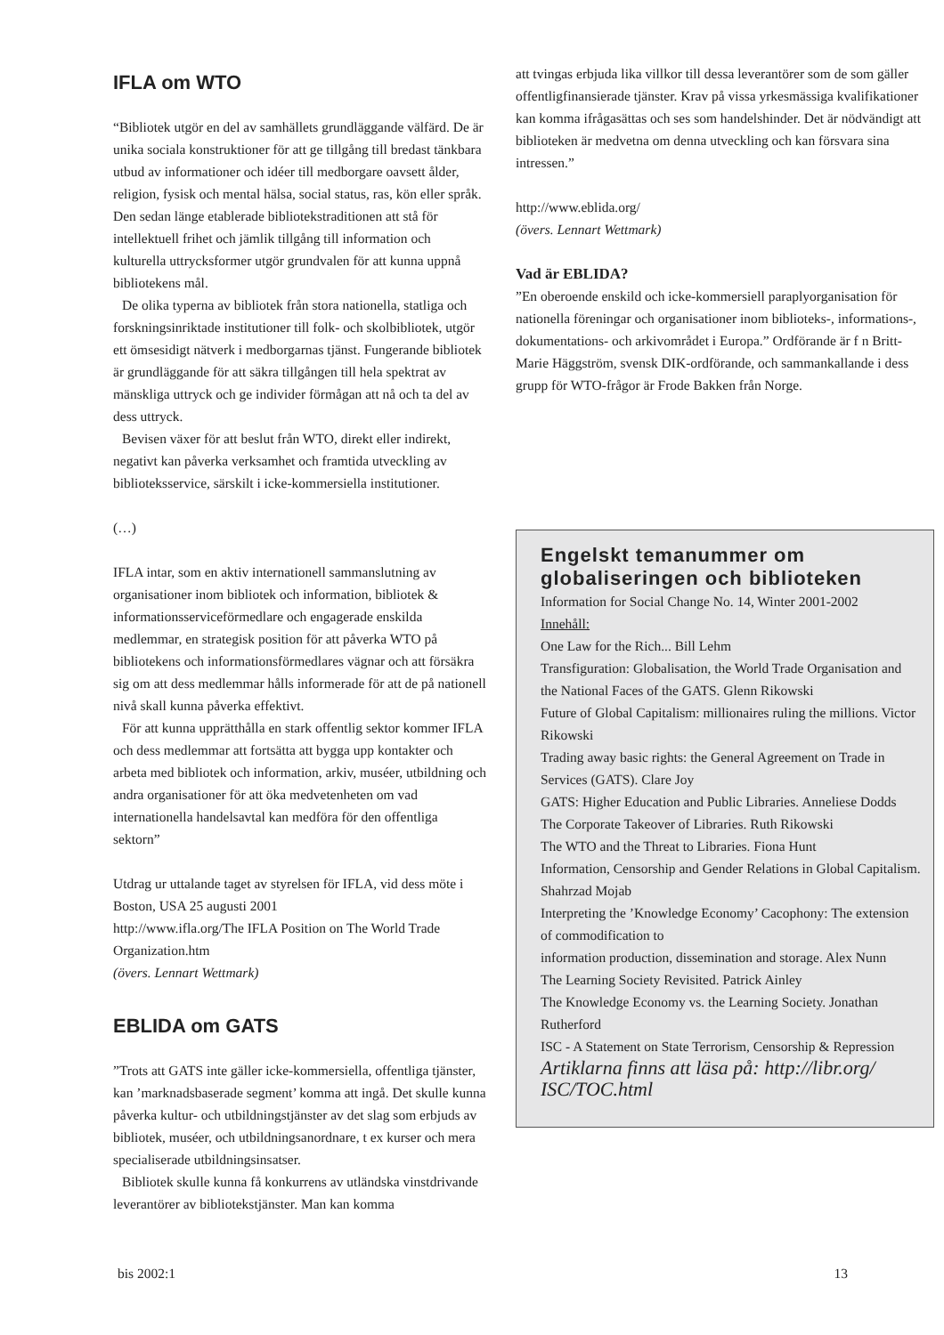IFLA om WTO
“Bibliotek utgör en del av samhällets grundläggande välfärd. De är unika sociala konstruktioner för att ge tillgång till bredast tänkbara utbud av informationer och idéer till medborgare oavsett ålder, religion, fysisk och mental hälsa, social status, ras, kön eller språk. Den sedan länge etablerade bibliotekstraditionen att stå för intellektuell frihet och jämlik tillgång till information och kulturella uttrycksformer utgör grundvalen för att kunna uppnå bibliotekens mål.
De olika typerna av bibliotek från stora nationella, statliga och forskningsinriktade institutioner till folk- och skolbibliotek, utgör ett ömsesidigt nätverk i medborgarnas tjänst. Fungerande bibliotek är grundläggande för att säkra tillgången till hela spektrat av mänskliga uttryck och ge individer förmågan att nå och ta del av dess uttryck.
Bevisen växer för att beslut från WTO, direkt eller indirekt, negativt kan påverka verksamhet och framtida utveckling av biblioteksservice, särskilt i icke-kommersiella institutioner.
(…)
IFLA intar, som en aktiv internationell sammanslutning av organisationer inom bibliotek och information, bibliotek & informationsserviceförmedlare och engagerade enskilda medlemmar, en strategisk position för att påverka WTO på bibliotekens och informationsförmedlares vägnar och att försäkra sig om att dess medlemmar hålls informerade för att de på nationell nivå skall kunna påverka effektivt.
För att kunna upprätthålla en stark offentlig sektor kommer IFLA och dess medlemmar att fortsätta att bygga upp kontakter och arbeta med bibliotek och information, arkiv, muséer, utbildning och andra organisationer för att öka medvetenheten om vad internationella handelsavtal kan medföra för den offentliga sektorn”
Utdrag ur uttalande taget av styrelsen för IFLA, vid dess möte i Boston, USA 25 augusti 2001
http://www.ifla.org/The IFLA Position on The World Trade Organization.htm
(övers. Lennart Wettmark)
EBLIDA om GATS
”Trots att GATS inte gäller icke-kommersiella, offentliga tjänster, kan ’marknadsbaserade segment’ komma att ingå. Det skulle kunna påverka kultur- och utbildningstjänster av det slag som erbjuds av bibliotek, muséer, och utbildningsanordnare, t ex kurser och mera specialiserade utbildningsinsatser.
Bibliotek skulle kunna få konkurrens av utländska vinstdrivande leverantörer av bibliotekstjänster. Man kan komma
att tvingas erbjuda lika villkor till dessa leverantörer som de som gäller offentligfinansierade tjänster. Krav på vissa yrkesmässiga kvalifikationer kan komma ifrågasättas och ses som handelshinder. Det är nödvändigt att biblioteken är medvetna om denna utveckling och kan försvara sina intressen.”
http://www.eblida.org/
(övers. Lennart Wettmark)
Vad är EBLIDA?
”En oberoende enskild och icke-kommersiell paraplyorganisation för nationella föreningar och organisationer inom biblioteks-, informations-, dokumentations- och arkivområdet i Europa.” Ordförande är f n Britt-Marie Häggström, svensk DIK-ordförande, och sammankallande i dess grupp för WTO-frågor är Frode Bakken från Norge.
Engelskt temanummer om globaliseringen och biblioteken
Information for Social Change No. 14, Winter 2001-2002
Innehåll:
One Law for the Rich... Bill Lehm
Transfiguration: Globalisation, the World Trade Organisation and the National Faces of the GATS. Glenn Rikowski
Future of Global Capitalism: millionaires ruling the millions. Victor Rikowski
Trading away basic rights: the General Agreement on Trade in Services (GATS). Clare Joy
GATS: Higher Education and Public Libraries. Anneliese Dodds
The Corporate Takeover of Libraries. Ruth Rikowski
The WTO and the Threat to Libraries. Fiona Hunt
Information, Censorship and Gender Relations in Global Capitalism. Shahrzad Mojab
Interpreting the ’Knowledge Economy’ Cacophony: The extension of commodification to
information production, dissemination and storage. Alex Nunn
The Learning Society Revisited. Patrick Ainley
The Knowledge Economy vs. the Learning Society. Jonathan Rutherford
ISC - A Statement on State Terrorism, Censorship & Repression
Artiklarna finns att läsa på: http://libr.org/ ISC/TOC.html
bis 2002:1 13